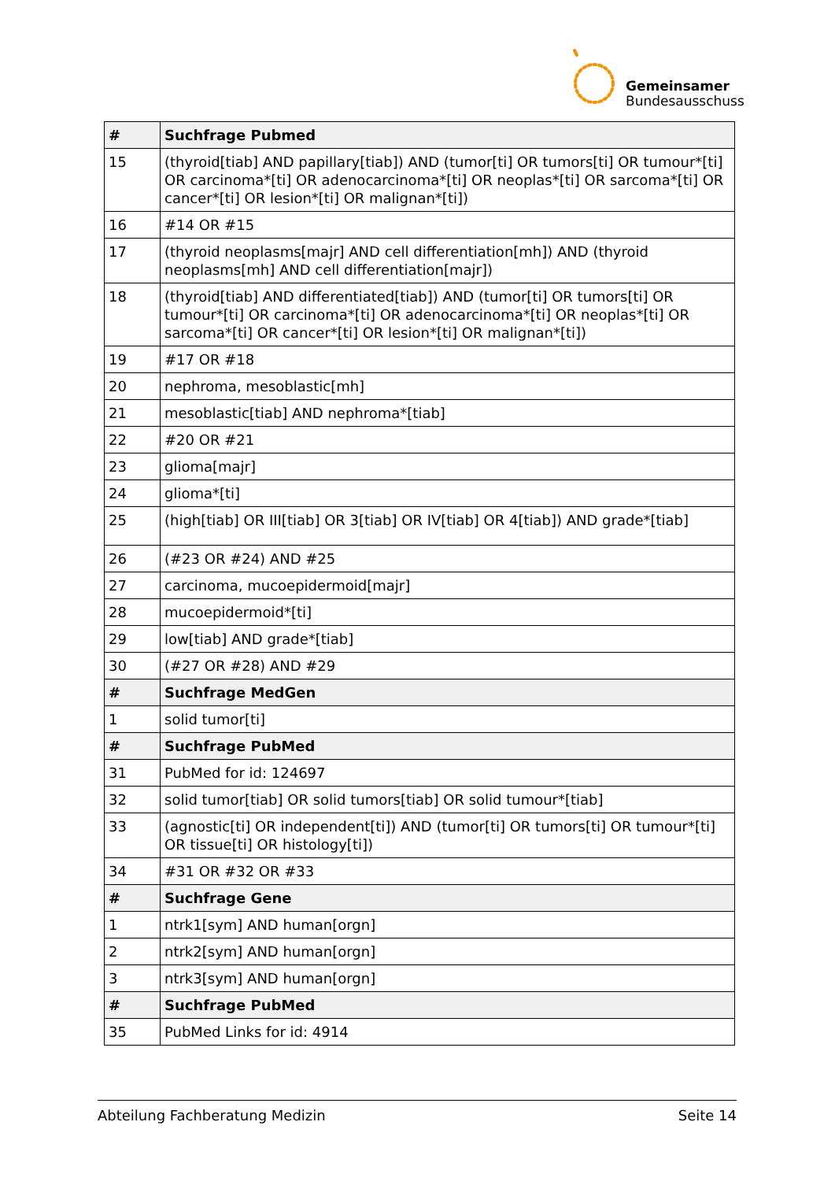Gemeinsamer
Bundesausschuss
| # | Suchfrage Pubmed |
| --- | --- |
| 15 | (thyroid[tiab] AND papillary[tiab]) AND (tumor[ti] OR tumors[ti] OR tumour*[ti] OR carcinoma*[ti] OR adenocarcinoma*[ti] OR neoplas*[ti] OR sarcoma*[ti] OR cancer*[ti] OR lesion*[ti] OR malignan*[ti]) |
| 16 | #14 OR #15 |
| 17 | (thyroid neoplasms[majr] AND cell differentiation[mh]) AND (thyroid neoplasms[mh] AND cell differentiation[majr]) |
| 18 | (thyroid[tiab] AND differentiated[tiab]) AND (tumor[ti] OR tumors[ti] OR tumour*[ti] OR carcinoma*[ti] OR adenocarcinoma*[ti] OR neoplas*[ti] OR sarcoma*[ti] OR cancer*[ti] OR lesion*[ti] OR malignan*[ti]) |
| 19 | #17 OR #18 |
| 20 | nephroma, mesoblastic[mh] |
| 21 | mesoblastic[tiab] AND nephroma*[tiab] |
| 22 | #20 OR #21 |
| 23 | glioma[majr] |
| 24 | glioma*[ti] |
| 25 | (high[tiab] OR III[tiab] OR 3[tiab] OR IV[tiab] OR 4[tiab]) AND grade*[tiab] |
| 26 | (#23 OR #24) AND #25 |
| 27 | carcinoma, mucoepidermoid[majr] |
| 28 | mucoepidermoid*[ti] |
| 29 | low[tiab] AND grade*[tiab] |
| 30 | (#27 OR #28) AND #29 |
| # | Suchfrage MedGen |
| 1 | solid tumor[ti] |
| # | Suchfrage PubMed |
| 31 | PubMed for id: 124697 |
| 32 | solid tumor[tiab] OR solid tumors[tiab] OR solid tumour*[tiab] |
| 33 | (agnostic[ti] OR independent[ti]) AND (tumor[ti] OR tumors[ti] OR tumour*[ti] OR tissue[ti] OR histology[ti]) |
| 34 | #31 OR #32 OR #33 |
| # | Suchfrage Gene |
| 1 | ntrk1[sym] AND human[orgn] |
| 2 | ntrk2[sym] AND human[orgn] |
| 3 | ntrk3[sym] AND human[orgn] |
| # | Suchfrage PubMed |
| 35 | PubMed Links for id: 4914 |
Abteilung Fachberatung Medizin Seite 14